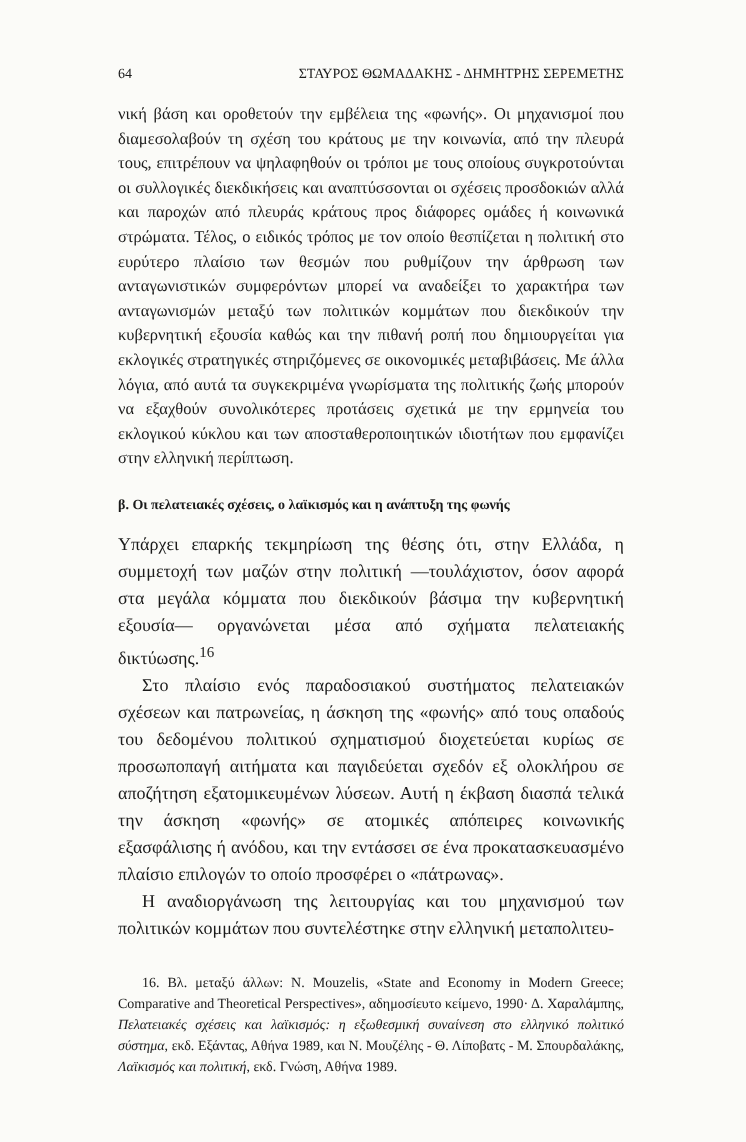64 ΣΤΑΥΡΟΣ ΘΩΜΑΔΑΚΗΣ - ΔΗΜΗΤΡΗΣ ΣΕΡΕΜΕΤΗΣ
νική βάση και οροθετούν την εμβέλεια της «φωνής». Οι μηχανισμοί που διαμεσολαβούν τη σχέση του κράτους με την κοινωνία, από την πλευρά τους, επιτρέπουν να ψηλαφηθούν οι τρόποι με τους οποίους συγκροτούνται οι συλλογικές διεκδικήσεις και αναπτύσσονται οι σχέσεις προσδοκιών αλλά και παροχών από πλευράς κράτους προς διάφορες ομάδες ή κοινωνικά στρώματα. Τέλος, ο ειδικός τρόπος με τον οποίο θεσπίζεται η πολιτική στο ευρύτερο πλαίσιο των θεσμών που ρυθμίζουν την άρθρωση των ανταγωνιστικών συμφερόντων μπορεί να αναδείξει το χαρακτήρα των ανταγωνισμών μεταξύ των πολιτικών κομμάτων που διεκδικούν την κυβερνητική εξουσία καθώς και την πιθανή ροπή που δημιουργείται για εκλογικές στρατηγικές στηριζόμενες σε οικονομικές μεταβιβάσεις. Με άλλα λόγια, από αυτά τα συγκεκριμένα γνωρίσματα της πολιτικής ζωής μπορούν να εξαχθούν συνολικότερες προτάσεις σχετικά με την ερμηνεία του εκλογικού κύκλου και των αποσταθεροποιητικών ιδιοτήτων που εμφανίζει στην ελληνική περίπτωση.
β. Οι πελατειακές σχέσεις, ο λαϊκισμός και η ανάπτυξη της φωνής
Υπάρχει επαρκής τεκμηρίωση της θέσης ότι, στην Ελλάδα, η συμμετοχή των μαζών στην πολιτική —τουλάχιστον, όσον αφορά στα μεγάλα κόμματα που διεκδικούν βάσιμα την κυβερνητική εξουσία— οργανώνεται μέσα από σχήματα πελατειακής δικτύωσης.<sup>16</sup>
Στο πλαίσιο ενός παραδοσιακού συστήματος πελατειακών σχέσεων και πατρωνείας, η άσκηση της «φωνής» από τους οπαδούς του δεδομένου πολιτικού σχηματισμού διοχετεύεται κυρίως σε προσωποπαγή αιτήματα και παγιδεύεται σχεδόν εξ ολοκλήρου σε αποζήτηση εξατομικευμένων λύσεων. Αυτή η έκβαση διασπά τελικά την άσκηση «φωνής» σε ατομικές απόπειρες κοινωνικής εξασφάλισης ή ανόδου, και την εντάσσει σε ένα προκατασκευασμένο πλαίσιο επιλογών το οποίο προσφέρει ο «πάτρωνας».
Η αναδιοργάνωση της λειτουργίας και του μηχανισμού των πολιτικών κομμάτων που συντελέστηκε στην ελληνική μεταπολιτευ-
16. Βλ. μεταξύ άλλων: N. Mouzelis, «State and Economy in Modern Greece; Comparative and Theoretical Perspectives», αδημοσίευτο κείμενο, 1990· Δ. Χαραλάμπης, Πελατειακές σχέσεις και λαϊκισμός: η εξωθεσμική συναίνεση στο ελληνικό πολιτικό σύστημα, εκδ. Εξάντας, Αθήνα 1989, και Ν. Μουζέλης - Θ. Λίποβατς - Μ. Σπουρδαλάκης, Λαϊκισμός και πολιτική, εκδ. Γνώση, Αθήνα 1989.